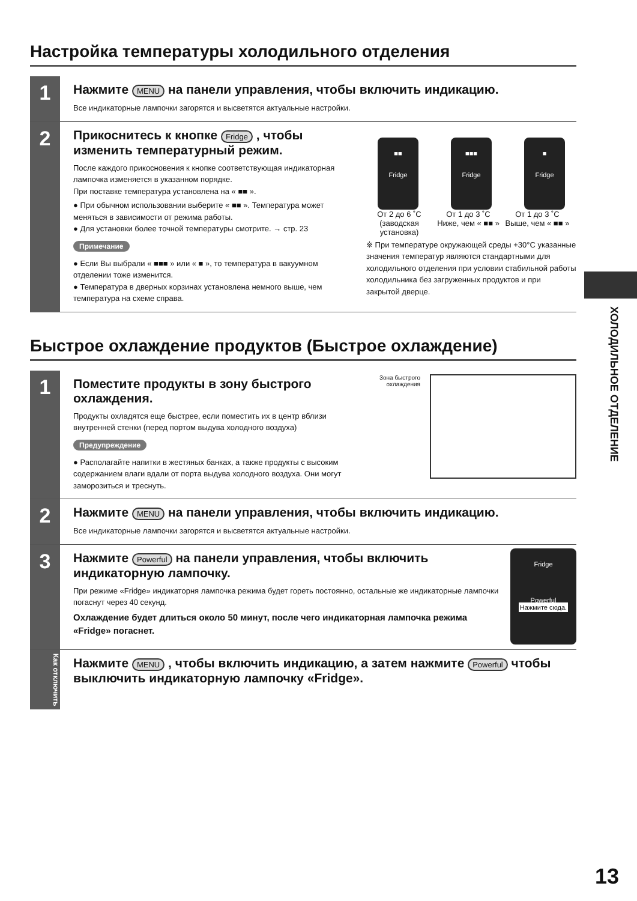Настройка температуры холодильного отделения
1
Нажмите MENU на панели управления, чтобы включить индикацию.
Все индикаторные лампочки загорятся и высветятся актуальные настройки.
2
Прикоснитесь к кнопке Fridge , чтобы изменить температурный режим.
После каждого прикосновения к кнопке соответствующая индикаторная лампочка изменяется в указанном порядке.
При поставке температура установлена на « ■■ ».
● При обычном использовании выберите « ■■ ». Температура может меняться в зависимости от режима работы.
● Для установки более точной температуры смотрите. → стр. 23
Примечание
● Если Вы выбрали « ■■■ » или « ■ », то температура в вакуумном отделении тоже изменится.
● Температура в дверных корзинах установлена немного выше, чем температура на схеме справа.
■■
Fridge
■■■
Fridge
■
Fridge
От 2 до 6 ˚С (заводская установка)
От 1 до 3 ˚С Ниже, чем « ■■ »
От 1 до 3 ˚С Выше, чем « ■■ »
※ При температуре окружающей среды +30°С указанные значения температур являются стандартными для холодильного отделения при условии стабильной работы холодильника без загруженных продуктов и при закрытой дверце.
Быстрое охлаждение продуктов (Быстрое охлаждение)
1
Поместите продукты в зону быстрого охлаждения.
Продукты охладятся еще быстрее, если поместить их в центр вблизи внутренней стенки (перед портом выдува холодного воздуха)
Предупреждение
● Располагайте напитки в жестяных банках, а также продукты с высоким содержанием влаги вдали от порта выдува холодного воздуха. Они могут заморозиться и треснуть.
Зона быстрого охлаждения
2
Нажмите MENU на панели управления, чтобы включить индикацию.
Все индикаторные лампочки загорятся и высветятся актуальные настройки.
3
Нажмите Powerful на панели управления, чтобы включить индикаторную лампочку.
При режиме «Fridge» индикаторня лампочка режима будет гореть постоянно, остальные же индикаторные лампочки погаснут через 40 секунд.
Охлаждение будет длиться около 50 минут, после чего индикаторная лампочка режима «Fridge» погаснет.
Fridge
Powerful
Нажмите сюда.
Как отключить
Нажмите MENU , чтобы включить индикацию, а затем нажмите Powerful чтобы выключить индикаторную лампочку «Fridge».
ХОЛОДИЛЬНОЕ ОТДЕЛЕНИЕ
13